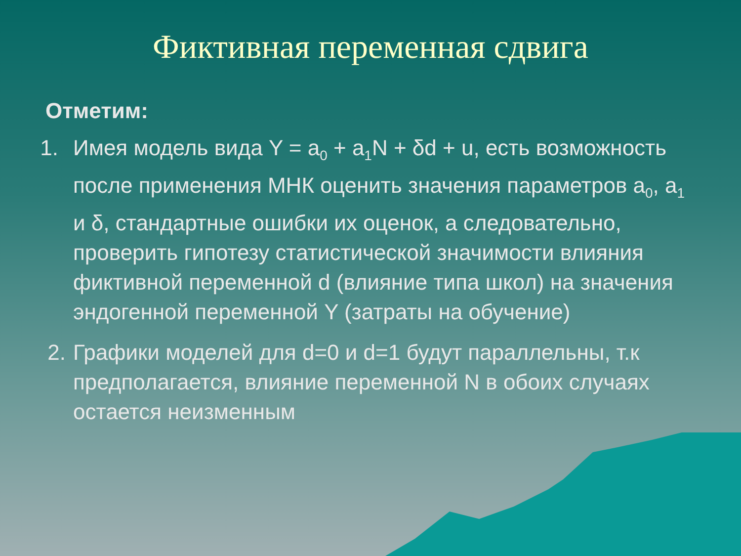Фиктивная переменная сдвига
Отметим:
1. Имея модель вида Y = a<sub>0</sub> + a<sub>1</sub>N + δd + u, есть возможность после применения МНК оценить значения параметров a<sub>0</sub>, a<sub>1</sub> и δ, стандартные ошибки их оценок, а следовательно, проверить гипотезу статистической значимости влияния фиктивной переменной d (влияние типа школ) на значения эндогенной переменной Y (затраты на обучение)
2. Графики моделей для d=0 и d=1 будут параллельны, т.к предполагается, влияние переменной N в обоих случаях остается неизменным